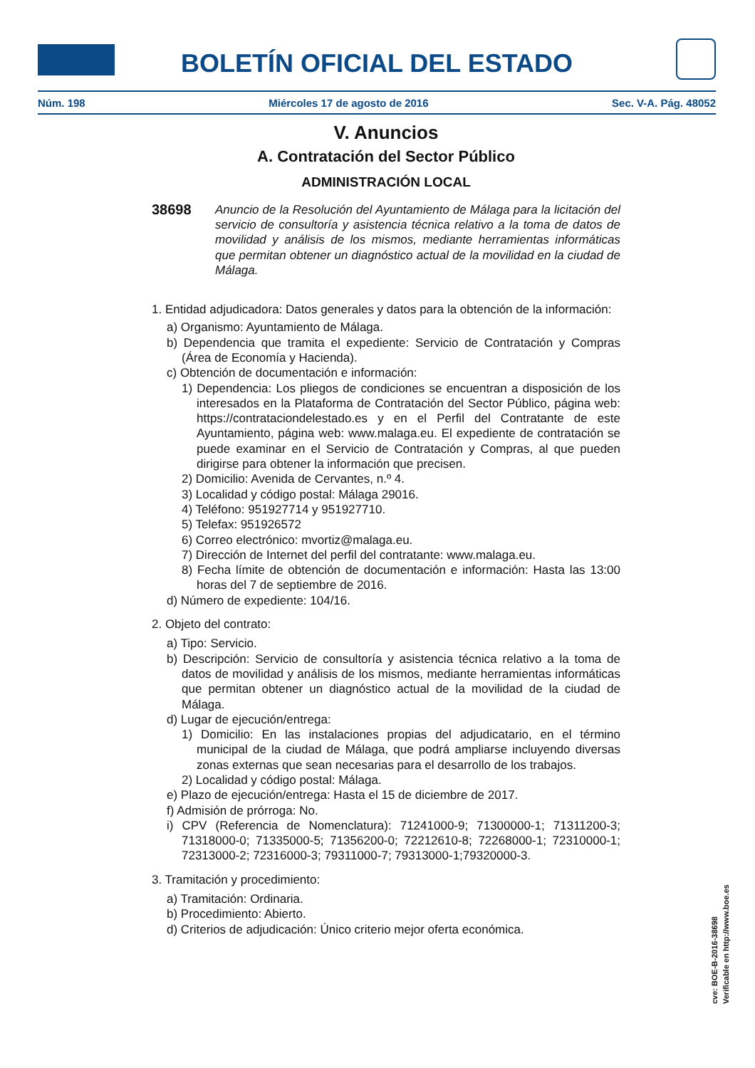BOLETÍN OFICIAL DEL ESTADO
Núm. 198 Miércoles 17 de agosto de 2016 Sec. V-A. Pág. 48052
V. Anuncios
A. Contratación del Sector Público
ADMINISTRACIÓN LOCAL
38698
Anuncio de la Resolución del Ayuntamiento de Málaga para la licitación del servicio de consultoría y asistencia técnica relativo a la toma de datos de movilidad y análisis de los mismos, mediante herramientas informáticas que permitan obtener un diagnóstico actual de la movilidad en la ciudad de Málaga.
1. Entidad adjudicadora: Datos generales y datos para la obtención de la información:
a) Organismo: Ayuntamiento de Málaga.
b) Dependencia que tramita el expediente: Servicio de Contratación y Compras (Área de Economía y Hacienda).
c) Obtención de documentación e información:
1) Dependencia: Los pliegos de condiciones se encuentran a disposición de los interesados en la Plataforma de Contratación del Sector Público, página web: https://contrataciondelestado.es y en el Perfil del Contratante de este Ayuntamiento, página web: www.malaga.eu. El expediente de contratación se puede examinar en el Servicio de Contratación y Compras, al que pueden dirigirse para obtener la información que precisen.
2) Domicilio: Avenida de Cervantes, n.º 4.
3) Localidad y código postal: Málaga 29016.
4) Teléfono: 951927714 y 951927710.
5) Telefax: 951926572
6) Correo electrónico: mvortiz@malaga.eu.
7) Dirección de Internet del perfil del contratante: www.malaga.eu.
8) Fecha límite de obtención de documentación e información: Hasta las 13:00 horas del 7 de septiembre de 2016.
d) Número de expediente: 104/16.
2. Objeto del contrato:
a) Tipo: Servicio.
b) Descripción: Servicio de consultoría y asistencia técnica relativo a la toma de datos de movilidad y análisis de los mismos, mediante herramientas informáticas que permitan obtener un diagnóstico actual de la movilidad de la ciudad de Málaga.
d) Lugar de ejecución/entrega:
1) Domicilio: En las instalaciones propias del adjudicatario, en el término municipal de la ciudad de Málaga, que podrá ampliarse incluyendo diversas zonas externas que sean necesarias para el desarrollo de los trabajos.
2) Localidad y código postal: Málaga.
e) Plazo de ejecución/entrega: Hasta el 15 de diciembre de 2017.
f) Admisión de prórroga: No.
i) CPV (Referencia de Nomenclatura): 71241000-9; 71300000-1; 71311200-3; 71318000-0; 71335000-5; 71356200-0; 72212610-8; 72268000-1; 72310000-1; 72313000-2; 72316000-3; 79311000-7; 79313000-1;79320000-3.
3. Tramitación y procedimiento:
a) Tramitación: Ordinaria.
b) Procedimiento: Abierto.
d) Criterios de adjudicación: Único criterio mejor oferta económica.
cve: BOE-B-2016-38698
Verificable en http://www.boe.es